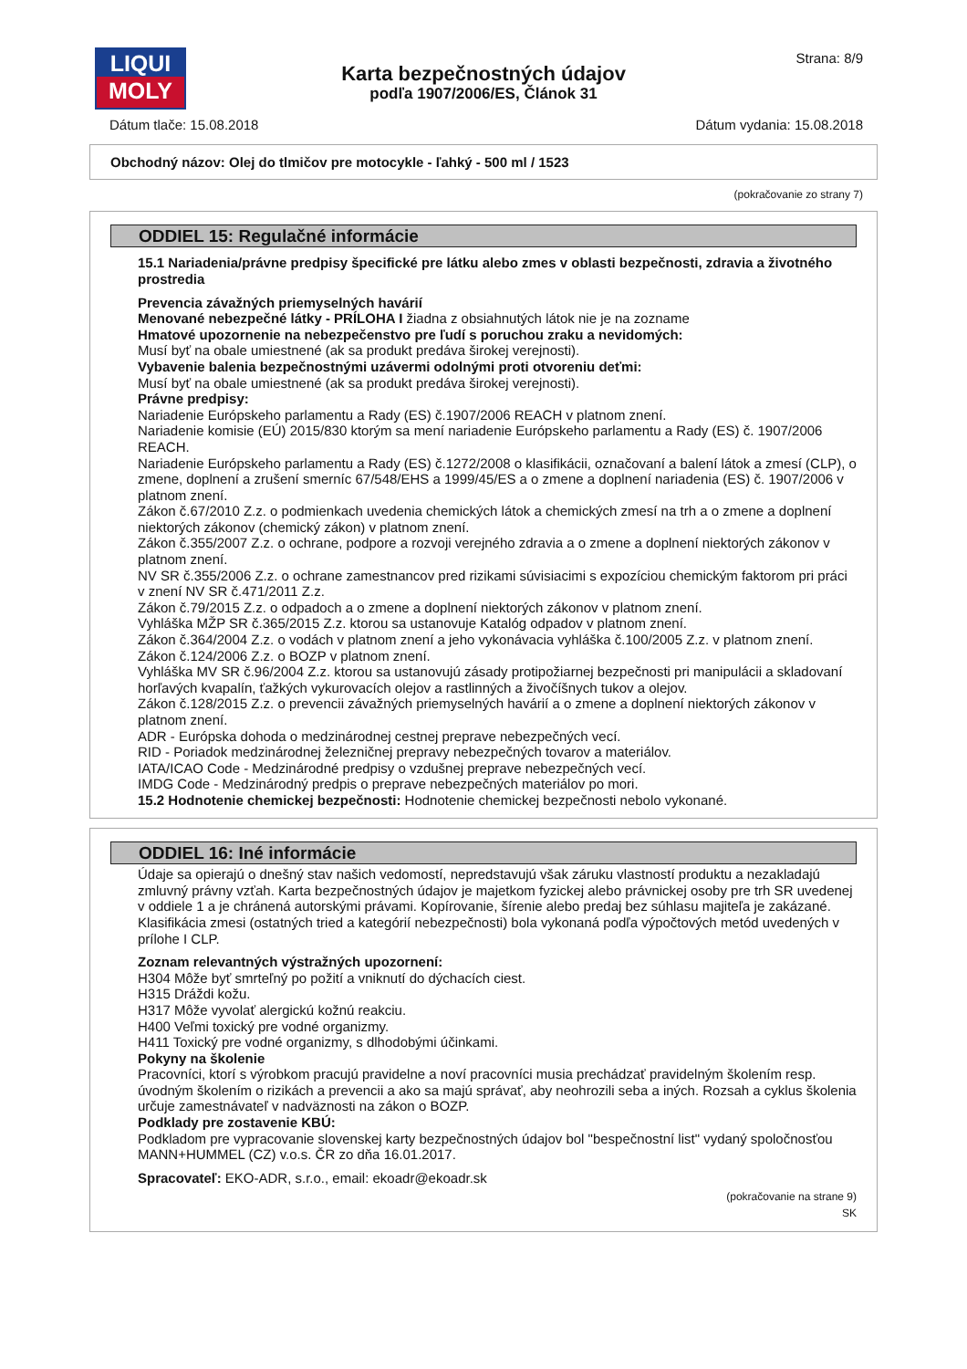LIQUI
MOLY
Strana: 8/9
Karta bezpečnostných údajov
podľa 1907/2006/ES, Článok 31
Dátum tlače: 15.08.2018 Dátum vydania: 15.08.2018
Obchodný názov: Olej do tlmičov pre motocykle - ľahký - 500 ml / 1523
(pokračovanie zo strany 7)
ODDIEL 15: Regulačné informácie
15.1 Nariadenia/právne predpisy špecifické pre látku alebo zmes v oblasti bezpečnosti, zdravia a životného prostredia
Prevencia závažných priemyselných havárií
Menované nebezpečné látky - PRÍLOHA I žiadna z obsiahnutých látok nie je na zozname
Hmatové upozornenie na nebezpečenstvo pre ľudí s poruchou zraku a nevidomých:
Musí byť na obale umiestnené (ak sa produkt predáva širokej verejnosti).
Vybavenie balenia bezpečnostnými uzávermi odolnými proti otvoreniu deťmi:
Musí byť na obale umiestnené (ak sa produkt predáva širokej verejnosti).
Právne predpisy:
Nariadenie Európskeho parlamentu a Rady (ES) č.1907/2006 REACH v platnom znení.
Nariadenie komisie (EÚ) 2015/830 ktorým sa mení nariadenie Európskeho parlamentu a Rady (ES) č. 1907/2006 REACH.
Nariadenie Európskeho parlamentu a Rady (ES) č.1272/2008 o klasifikácii, označovaní a balení látok a zmesí (CLP), o zmene, doplnení a zrušení smerníc 67/548/EHS a 1999/45/ES a o zmene a doplnení nariadenia (ES) č. 1907/2006 v platnom znení.
Zákon č.67/2010 Z.z. o podmienkach uvedenia chemických látok a chemických zmesí na trh a o zmene a doplnení niektorých zákonov (chemický zákon) v platnom znení.
Zákon č.355/2007 Z.z. o ochrane, podpore a rozvoji verejného zdravia a o zmene a doplnení niektorých zákonov v platnom znení.
NV SR č.355/2006 Z.z. o ochrane zamestnancov pred rizikami súvisiacimi s expozíciou chemickým faktorom pri práci v znení NV SR č.471/2011 Z.z.
Zákon č.79/2015 Z.z. o odpadoch a o zmene a doplnení niektorých zákonov v platnom znení.
Vyhláška MŽP SR č.365/2015 Z.z. ktorou sa ustanovuje Katalóg odpadov v platnom znení.
Zákon č.364/2004 Z.z. o vodách v platnom znení a jeho vykonávacia vyhláška č.100/2005 Z.z. v platnom znení.
Zákon č.124/2006 Z.z. o BOZP v platnom znení.
Vyhláška MV SR č.96/2004 Z.z. ktorou sa ustanovujú zásady protipožiarnej bezpečnosti pri manipulácii a skladovaní horľavých kvapalín, ťažkých vykurovacích olejov a rastlinných a živočíšnych tukov a olejov.
Zákon č.128/2015 Z.z. o prevencii závažných priemyselných havárií a o zmene a doplnení niektorých zákonov v platnom znení.
ADR - Európska dohoda o medzinárodnej cestnej preprave nebezpečných vecí.
RID - Poriadok medzinárodnej železničnej prepravy nebezpečných tovarov a materiálov.
IATA/ICAO Code - Medzinárodné predpisy o vzdušnej preprave nebezpečných vecí.
IMDG Code - Medzinárodný predpis o preprave nebezpečných materiálov po mori.
15.2 Hodnotenie chemickej bezpečnosti: Hodnotenie chemickej bezpečnosti nebolo vykonané.
ODDIEL 16: Iné informácie
Údaje sa opierajú o dnešný stav našich vedomostí, nepredstavujú však záruku vlastností produktu a nezakladajú zmluvný právny vzťah. Karta bezpečnostných údajov je majetkom fyzickej alebo právnickej osoby pre trh SR uvedenej v oddiele 1 a je chránená autorskými právami. Kopírovanie, šírenie alebo predaj bez súhlasu majiteľa je zakázané.
Klasifikácia zmesi (ostatných tried a kategórií nebezpečnosti) bola vykonaná podľa výpočtových metód uvedených v prílohe I CLP.
Zoznam relevantných výstražných upozornení:
H304 Môže byť smrteľný po požití a vniknutí do dýchacích ciest.
H315 Dráždi kožu.
H317 Môže vyvolať alergickú kožnú reakciu.
H400 Veľmi toxický pre vodné organizmy.
H411 Toxický pre vodné organizmy, s dlhodobými účinkami.
Pokyny na školenie
Pracovníci, ktorí s výrobkom pracujú pravidelne a noví pracovníci musia prechádzať pravidelným školením resp. úvodným školením o rizikách a prevencii a ako sa majú správať, aby neohrozili seba a iných. Rozsah a cyklus školenia určuje zamestnávateľ v nadväznosti na zákon o BOZP.
Podklady pre zostavenie KBÚ:
Podkladom pre vypracovanie slovenskej karty bezpečnostných údajov bol "bespečnostní list" vydaný spoločnosťou MANN+HUMMEL (CZ) v.o.s. ČR zo dňa 16.01.2017.
Spracovateľ: EKO-ADR, s.r.o., email: ekoadr@ekoadr.sk
(pokračovanie na strane 9)
SK